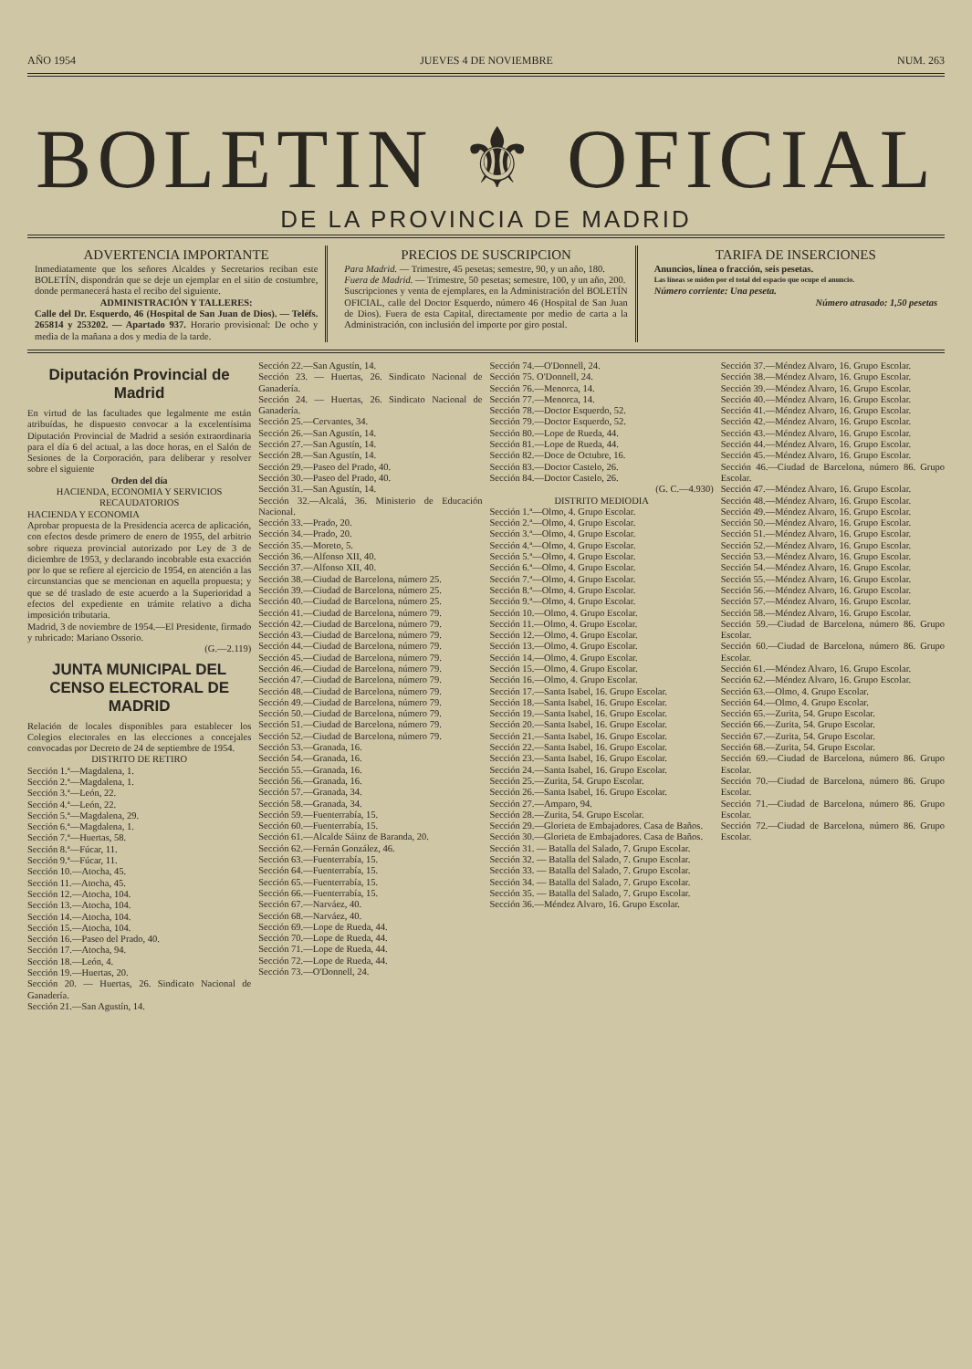AÑO 1954 JUEVES 4 DE NOVIEMBRE NUM. 263
BOLETIN ⚜ OFICIAL
DE LA PROVINCIA DE MADRID
ADVERTENCIA IMPORTANTE
Inmediatamente que los señores Alcaldes y Secretarios reciban este BOLETÍN, dispondrán que se deje un ejemplar en el sitio de costumbre, donde permanecerá hasta el recibo del siguiente.
ADMINISTRACIÓN Y TALLERES:
Calle del Dr. Esquerdo, 46 (Hospital de San Juan de Dios). — Teléfs. 265814 y 253202. — Apartado 937. Horario provisional: De ocho y media de la mañana a dos y media de la tarde.
PRECIOS DE SUSCRIPCION
Para Madrid. — Trimestre, 45 pesetas; semestre, 90, y un año, 180.
Fuera de Madrid. — Trimestre, 50 pesetas; semestre, 100, y un año, 200.
Suscripciones y venta de ejemplares, en la Administración del BOLETÍN OFICIAL, calle del Doctor Esquerdo, número 46 (Hospital de San Juan de Dios). Fuera de esta Capital, directamente por medio de carta a la Administración, con inclusión del importe por giro postal.
TARIFA DE INSERCIONES
Anuncios, línea o fracción, seis pesetas.
Las líneas se miden por el total del espacio que ocupe el anuncio.
Número corriente: Una peseta.
Número atrasado: 1,50 pesetas
Diputación Provincial de Madrid
En virtud de las facultades que legalmente me están atribuídas, he dispuesto convocar a la excelentísima Diputación Provincial de Madrid a sesión extraordinaria para el día 6 del actual, a las doce horas, en el Salón de Sesiones de la Corporación, para deliberar y resolver sobre el siguiente
Orden del día
HACIENDA, ECONOMIA Y SERVICIOS RECAUDATORIOS
HACIENDA Y ECONOMIA
Aprobar propuesta de la Presidencia acerca de aplicación, con efectos desde primero de enero de 1955, del arbitrio sobre riqueza provincial autorizado por Ley de 3 de diciembre de 1953, y declarando incobrable esta exacción por lo que se refiere al ejercicio de 1954, en atención a las circunstancias que se mencionan en aquella propuesta; y que se dé traslado de este acuerdo a la Superioridad a efectos del expediente en trámite relativo a dicha imposición tributaria.
Madrid, 3 de noviembre de 1954.—El Presidente, firmado y rubricado: Mariano Ossorio.
(G.—2.119)
JUNTA MUNICIPAL DEL CENSO ELECTORAL DE MADRID
Relación de locales disponibles para establecer los Colegios electorales en las elecciones a concejales convocadas por Decreto de 24 de septiembre de 1954.
DISTRITO DE RETIRO
Sección 1.ª—Magdalena, 1.
Sección 2.ª—Magdalena, 1.
Sección 3.ª—León, 22.
Sección 4.ª—León, 22.
Sección 5.ª—Magdalena, 29.
Sección 6.ª—Magdalena, 1.
Sección 7.ª—Huertas, 58.
Sección 8.ª—Fúcar, 11.
Sección 9.ª—Fúcar, 11.
Sección 10.—Atocha, 45.
Sección 11.—Atocha, 45.
Sección 12.—Atocha, 104.
Sección 13.—Atocha, 104.
Sección 14.—Atocha, 104.
Sección 15.—Atocha, 104.
Sección 16.—Paseo del Prado, 40.
Sección 17.—Atocha, 94.
Sección 18.—León, 4.
Sección 19.—Huertas, 20.
Sección 20. — Huertas, 26. Sindicato Nacional de Ganadería.
Sección 21.—San Agustín, 14.
Sección 22.—San Agustín, 14.
Sección 23. — Huertas, 26. Sindicato Nacional de Ganadería.
Sección 24. — Huertas, 26. Sindicato Nacional de Ganadería.
Sección 25.—Cervantes, 34.
Sección 26.—San Agustín, 14.
Sección 27.—San Agustín, 14.
Sección 28.—San Agustín, 14.
Sección 29.—Paseo del Prado, 40.
Sección 30.—Paseo del Prado, 40.
Sección 31.—San Agustín, 14.
Sección 32.—Alcalá, 36. Ministerio de Educación Nacional.
Sección 33.—Prado, 20.
Sección 34.—Prado, 20.
Sección 35.—Moreto, 5.
Sección 36.—Alfonso XII, 40.
Sección 37.—Alfonso XII, 40.
Sección 38.—Ciudad de Barcelona, número 25.
Sección 39.—Ciudad de Barcelona, número 25.
Sección 40.—Ciudad de Barcelona, número 25.
Sección 41.—Ciudad de Barcelona, número 79.
Sección 42.—Ciudad de Barcelona, número 79.
Sección 43.—Ciudad de Barcelona, número 79.
Sección 44.—Ciudad de Barcelona, número 79.
Sección 45.—Ciudad de Barcelona, número 79.
Sección 46.—Ciudad de Barcelona, número 79.
Sección 47.—Ciudad de Barcelona, número 79.
Sección 48.—Ciudad de Barcelona, número 79.
Sección 49.—Ciudad de Barcelona, número 79.
Sección 50.—Ciudad de Barcelona, número 79.
Sección 51.—Ciudad de Barcelona, número 79.
Sección 52.—Ciudad de Barcelona, número 79.
Sección 53.—Granada, 16.
Sección 54.—Granada, 16.
Sección 55.—Granada, 16.
Sección 56.—Granada, 16.
Sección 57.—Granada, 34.
Sección 58.—Granada, 34.
Sección 59.—Fuenterrabía, 15.
Sección 60.—Fuenterrabía, 15.
Sección 61.—Alcalde Sáinz de Baranda, 20.
Sección 62.—Fernán González, 46.
Sección 63.—Fuenterrabía, 15.
Sección 64.—Fuenterrabía, 15.
Sección 65.—Fuenterrabía, 15.
Sección 66.—Fuenterrabía, 15.
Sección 67.—Narváez, 40.
Sección 68.—Narváez, 40.
Sección 69.—Lope de Rueda, 44.
Sección 70.—Lope de Rueda, 44.
Sección 71.—Lope de Rueda, 44.
Sección 72.—Lope de Rueda, 44.
Sección 73.—O'Donnell, 24.
Sección 74.—O'Donnell, 24.
Sección 75. O'Donnell, 24.
Sección 76.—Menorca, 14.
Sección 77.—Menorca, 14.
Sección 78.—Doctor Esquerdo, 52.
Sección 79.—Doctor Esquerdo, 52.
Sección 80.—Lope de Rueda, 44.
Sección 81.—Lope de Rueda, 44.
Sección 82.—Doce de Octubre, 16.
Sección 83.—Doctor Castelo, 26.
Sección 84.—Doctor Castelo, 26.
(G. C.—4.930)
DISTRITO MEDIODIA
Sección 1.ª—Olmo, 4. Grupo Escolar.
Sección 2.ª—Olmo, 4. Grupo Escolar.
Sección 3.ª—Olmo, 4. Grupo Escolar.
Sección 4.ª—Olmo, 4. Grupo Escolar.
Sección 5.ª—Olmo, 4. Grupo Escolar.
Sección 6.ª—Olmo, 4. Grupo Escolar.
Sección 7.ª—Olmo, 4. Grupo Escolar.
Sección 8.ª—Olmo, 4. Grupo Escolar.
Sección 9.ª—Olmo, 4. Grupo Escolar.
Sección 10.—Olmo, 4. Grupo Escolar.
Sección 11.—Olmo, 4. Grupo Escolar.
Sección 12.—Olmo, 4. Grupo Escolar.
Sección 13.—Olmo, 4. Grupo Escolar.
Sección 14.—Olmo, 4. Grupo Escolar.
Sección 15.—Olmo, 4. Grupo Escolar.
Sección 16.—Olmo, 4. Grupo Escolar.
Sección 17.—Santa Isabel, 16. Grupo Escolar.
Sección 18.—Santa Isabel, 16. Grupo Escolar.
Sección 19.—Santa Isabel, 16. Grupo Escolar.
Sección 20.—Santa Isabel, 16. Grupo Escolar.
Sección 21.—Santa Isabel, 16. Grupo Escolar.
Sección 22.—Santa Isabel, 16. Grupo Escolar.
Sección 23.—Santa Isabel, 16. Grupo Escolar.
Sección 24.—Santa Isabel, 16. Grupo Escolar.
Sección 25.—Zurita, 54. Grupo Escolar.
Sección 26.—Santa Isabel, 16. Grupo Escolar.
Sección 27.—Amparo, 94.
Sección 28.—Zurita, 54. Grupo Escolar.
Sección 29.—Glorieta de Embajadores. Casa de Baños.
Sección 30.—Glorieta de Embajadores. Casa de Baños.
Sección 31. — Batalla del Salado, 7. Grupo Escolar.
Sección 32. — Batalla del Salado, 7. Grupo Escolar.
Sección 33. — Batalla del Salado, 7. Grupo Escolar.
Sección 34. — Batalla del Salado, 7. Grupo Escolar.
Sección 35. — Batalla del Salado, 7. Grupo Escolar.
Sección 36.—Méndez Alvaro, 16. Grupo Escolar.
Sección 37.—Méndez Alvaro, 16. Grupo Escolar.
Sección 38.—Méndez Alvaro, 16. Grupo Escolar.
Sección 39.—Méndez Alvaro, 16. Grupo Escolar.
Sección 40.—Méndez Alvaro, 16. Grupo Escolar.
Sección 41.—Méndez Alvaro, 16. Grupo Escolar.
Sección 42.—Méndez Alvaro, 16. Grupo Escolar.
Sección 43.—Méndez Alvaro, 16. Grupo Escolar.
Sección 44.—Méndez Alvaro, 16. Grupo Escolar.
Sección 45.—Méndez Alvaro, 16. Grupo Escolar.
Sección 46.—Ciudad de Barcelona, número 86. Grupo Escolar.
Sección 47.—Méndez Alvaro, 16. Grupo Escolar.
Sección 48.—Méndez Alvaro, 16. Grupo Escolar.
Sección 49.—Méndez Alvaro, 16. Grupo Escolar.
Sección 50.—Méndez Alvaro, 16. Grupo Escolar.
Sección 51.—Méndez Alvaro, 16. Grupo Escolar.
Sección 52.—Méndez Alvaro, 16. Grupo Escolar.
Sección 53.—Méndez Alvaro, 16. Grupo Escolar.
Sección 54.—Méndez Alvaro, 16. Grupo Escolar.
Sección 55.—Méndez Alvaro, 16. Grupo Escolar.
Sección 56.—Méndez Alvaro, 16. Grupo Escolar.
Sección 57.—Méndez Alvaro, 16. Grupo Escolar.
Sección 58.—Méndez Alvaro, 16. Grupo Escolar.
Sección 59.—Ciudad de Barcelona, número 86. Grupo Escolar.
Sección 60.—Ciudad de Barcelona, número 86. Grupo Escolar.
Sección 61.—Méndez Alvaro, 16. Grupo Escolar.
Sección 62.—Méndez Alvaro, 16. Grupo Escolar.
Sección 63.—Olmo, 4. Grupo Escolar.
Sección 64.—Olmo, 4. Grupo Escolar.
Sección 65.—Zurita, 54. Grupo Escolar.
Sección 66.—Zurita, 54. Grupo Escolar.
Sección 67.—Zurita, 54. Grupo Escolar.
Sección 68.—Zurita, 54. Grupo Escolar.
Sección 69.—Ciudad de Barcelona, número 86. Grupo Escolar.
Sección 70.—Ciudad de Barcelona, número 86. Grupo Escolar.
Sección 71.—Ciudad de Barcelona, número 86. Grupo Escolar.
Sección 72.—Ciudad de Barcelona, número 86. Grupo Escolar.